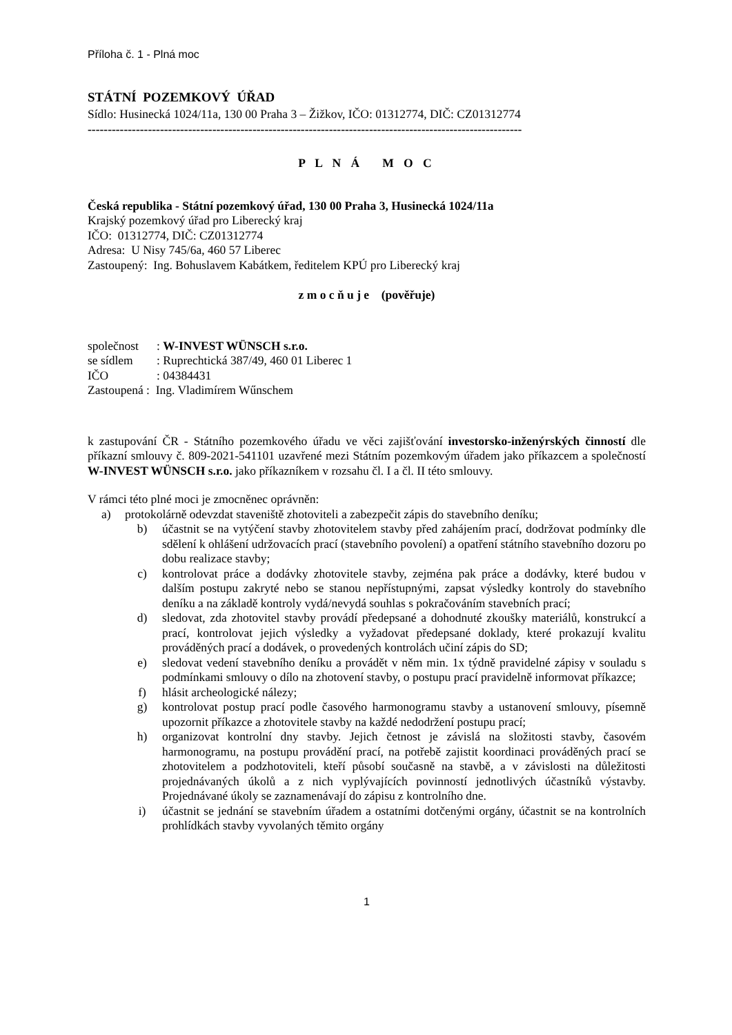Příloha č. 1 - Plná moc
STÁTNÍ POZEMKOVÝ ÚŘAD
Sídlo: Husinecká 1024/11a, 130 00 Praha 3 – Žižkov, IČO: 01312774, DIČ: CZ01312774
------------------------------------------------------------------------------------------------------------
P L N Á M O C
Česká republika - Státní pozemkový úřad, 130 00 Praha 3, Husinecká 1024/11a
Krajský pozemkový úřad pro Liberecký kraj
IČO: 01312774, DIČ: CZ01312774
Adresa: U Nisy 745/6a, 460 57 Liberec
Zastoupený: Ing. Bohuslavem Kabátkem, ředitelem KPÚ pro Liberecký kraj
z m o c ň u j e (pověřuje)
| společnost | : W-INVEST WÜNSCH s.r.o. |
| se sídlem | : Ruprechtická 387/49, 460 01 Liberec 1 |
| IČO | : 04384431 |
| Zastoupená : Ing. Vladimírem Wűnschem | |
k zastupování ČR - Státního pozemkového úřadu ve věci zajišťování investorsko-inženýrských činností dle příkazní smlouvy č. 809-2021-541101 uzavřené mezi Státním pozemkovým úřadem jako příkazcem a společností W-INVEST WÜNSCH s.r.o. jako příkazníkem v rozsahu čl. I a čl. II této smlouvy.
V rámci této plné moci je zmocněnec oprávněn:
a) protokolárně odevzdat staveniště zhotoviteli a zabezpečit zápis do stavebního deníku;
b) účastnit se na vytýčení stavby zhotovitelem stavby před zahájením prací, dodržovat podmínky dle sdělení k ohlášení udržovacích prací (stavebního povolení) a opatření státního stavebního dozoru po dobu realizace stavby;
c) kontrolovat práce a dodávky zhotovitele stavby, zejména pak práce a dodávky, které budou v dalším postupu zakryté nebo se stanou nepřístupnými, zapsat výsledky kontroly do stavebního deníku a na základě kontroly vydá/nevydá souhlas s pokračováním stavebních prací;
d) sledovat, zda zhotovitel stavby provádí předepsané a dohodnuté zkoušky materiálů, konstrukcí a prací, kontrolovat jejich výsledky a vyžadovat předepsané doklady, které prokazují kvalitu prováděných prací a dodávek, o provedených kontrolách učiní zápis do SD;
e) sledovat vedení stavebního deníku a provádět v něm min. 1x týdně pravidelné zápisy v souladu s podmínkami smlouvy o dílo na zhotovení stavby, o postupu prací pravidelně informovat příkazce;
f) hlásit archeologické nálezy;
g) kontrolovat postup prací podle časového harmonogramu stavby a ustanovení smlouvy, písemně upozornit příkazce a zhotovitele stavby na každé nedodržení postupu prací;
h) organizovat kontrolní dny stavby. Jejich četnost je závislá na složitosti stavby, časovém harmonogramu, na postupu provádění prací, na potřebě zajistit koordinaci prováděných prací se zhotovitelem a podzhotoviteli, kteří působí současně na stavbě, a v závislosti na důležitosti projednávaných úkolů a z nich vyplývajících povinností jednotlivých účastníků výstavby. Projednávané úkoly se zaznamenávají do zápisu z kontrolního dne.
i) účastnit se jednání se stavebním úřadem a ostatními dotčenými orgány, účastnit se na kontrolních prohlídkách stavby vyvolaných těmito orgány
1